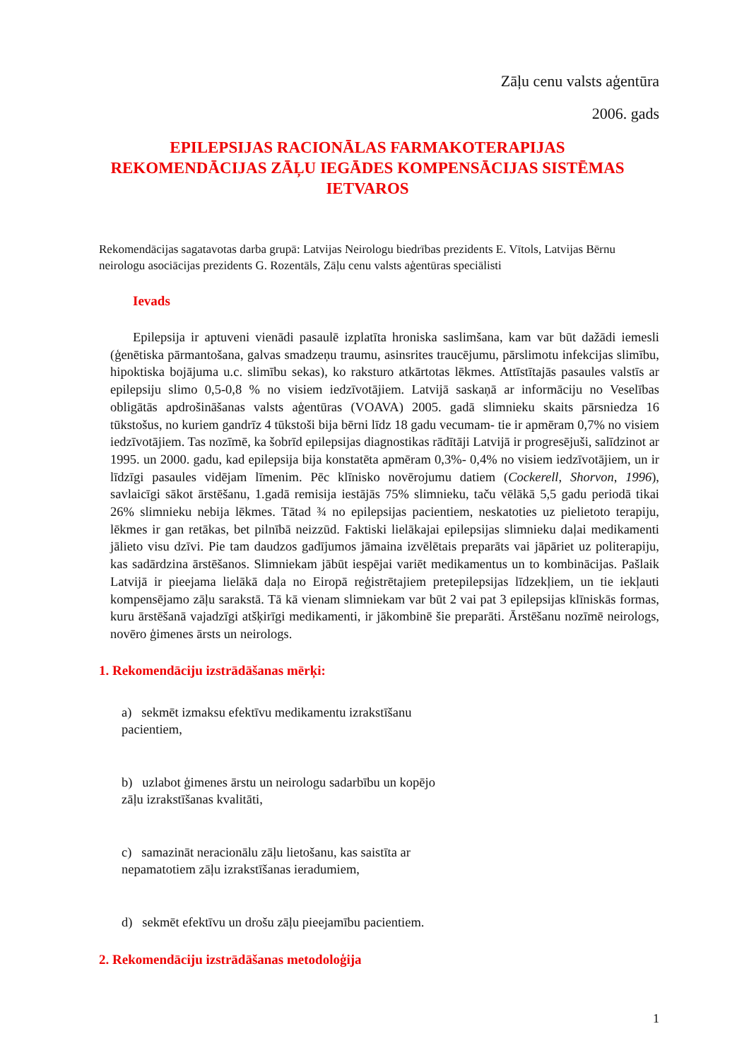Zāļu cenu valsts aģentūra
2006. gads
EPILEPSIJAS RACIONĀLAS FARMAKOTERAPIJAS REKOMENDĀCIJAS ZĀĻU IEGĀDES KOMPENSĀCIJAS SISTĒMAS IETVAROS
Rekomendācijas sagatavotas darba grupā: Latvijas Neirologu biedrības prezidents E. Vītols, Latvijas Bērnu neirologu asociācijas prezidents G. Rozentāls, Zāļu cenu valsts aģentūras speciālisti
Ievads
Epilepsija ir aptuveni vienādi pasaulē izplatīta hroniska saslimšana, kam var būt dažādi iemesli (ģenētiska pārmantošana, galvas smadzeņu traumu, asinsrites traucējumu, pārslimotu infekcijas slimību, hipoktiska bojājuma u.c. slimību sekas), ko raksturo atkārtotas lēkmes. Attīstītajās pasaules valstīs ar epilepsiju slimo 0,5-0,8 % no visiem iedzīvotājiem. Latvijā saskaņā ar informāciju no Veselības obligātās apdrošināšanas valsts aģentūras (VOAVA) 2005. gadā slimnieku skaits pārsniedza 16 tūkstošus, no kuriem gandrīz 4 tūkstoši bija bērni līdz 18 gadu vecumam- tie ir apmēram 0,7% no visiem iedzīvotājiem. Tas nozīmē, ka šobrīd epilepsijas diagnostikas rādītāji Latvijā ir progresējuši, salīdzinot ar 1995. un 2000. gadu, kad epilepsija bija konstatēta apmēram 0,3%- 0,4% no visiem iedzīvotājiem, un ir līdzīgi pasaules vidējam līmenim. Pēc klīnisko novērojumu datiem (Cockerell, Shorvon, 1996), savlaicīgi sākot ārstēšanu, 1.gadā remisija iestājās 75% slimnieku, taču vēlākā 5,5 gadu periodā tikai 26% slimnieku nebija lēkmes. Tātad ¾ no epilepsijas pacientiem, neskatoties uz pielietoto terapiju, lēkmes ir gan retākas, bet pilnībā neizzūd. Faktiski lielākajai epilepsijas slimnieku daļai medikamenti jālieto visu dzīvi. Pie tam daudzos gadījumos jāmaina izvēlētais preparāts vai jāpāriet uz politerapiju, kas sadārdzina ārstēšanos. Slimniekam jābūt iespējai variēt medikamentus un to kombinācijas. Pašlaik Latvijā ir pieejama lielākā daļa no Eiropā reģistrētajiem pretepilepsijas līdzekļiem, un tie iekļauti kompensējamo zāļu sarakstā. Tā kā vienam slimniekam var būt 2 vai pat 3 epilepsijas klīniskās formas, kuru ārstēšanā vajadzīgi atšķirīgi medikamenti, ir jākombinē šie preparāti. Ārstēšanu nozīmē neirologs, novēro ģimenes ārsts un neirologs.
1. Rekomendāciju izstrādāšanas mērķi:
a) sekmēt izmaksu efektīvu medikamentu izrakstīšanu pacientiem,
b) uzlabot ģimenes ārstu un neirologu sadarbību un kopējo zāļu izrakstīšanas kvalitāti,
c) samazināt neracionālu zāļu lietošanu, kas saistīta ar nepamatotiem zāļu izrakstīšanas ieradumiem,
d) sekmēt efektīvu un drošu zāļu pieejamību pacientiem.
2. Rekomendāciju izstrādāšanas metodoloģija
1